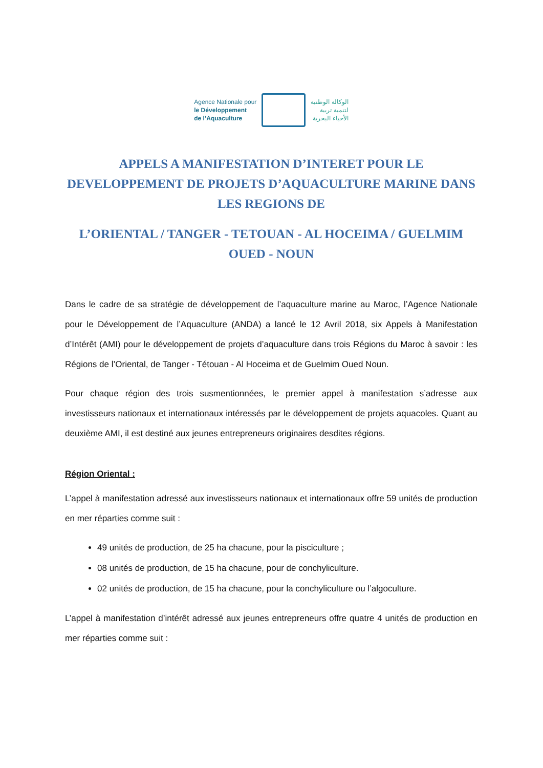Agence Nationale pour
le Développement
de l’Aquaculture
الوكالة الوطنية
لتنمية تربية
الأحياء البحرية
APPELS A MANIFESTATION D’INTERET POUR LE DEVELOPPEMENT DE PROJETS D’AQUACULTURE MARINE DANS LES REGIONS DE
L’ORIENTAL / TANGER - TETOUAN - AL HOCEIMA / GUELMIM OUED - NOUN
Dans le cadre de sa stratégie de développement de l’aquaculture marine au Maroc, l’Agence Nationale pour le Développement de l’Aquaculture (ANDA) a lancé le 12 Avril 2018, six Appels à Manifestation d’Intérêt (AMI) pour le développement de projets d’aquaculture dans trois Régions du Maroc à savoir : les Régions de l’Oriental, de Tanger - Tétouan - Al Hoceima et de Guelmim Oued Noun.
Pour chaque région des trois susmentionnées, le premier appel à manifestation s’adresse aux investisseurs nationaux et internationaux intéressés par le développement de projets aquacoles. Quant au deuxième AMI, il est destiné aux jeunes entrepreneurs originaires desdites régions.
Région Oriental :
L’appel à manifestation adressé aux investisseurs nationaux et internationaux offre 59 unités de production en mer réparties comme suit :
49 unités de production, de 25 ha chacune, pour la pisciculture ;
08 unités de production, de 15 ha chacune, pour de conchyliculture.
02 unités de production, de 15 ha chacune, pour la conchyliculture ou l’algoculture.
L’appel à manifestation d’intérêt adressé aux jeunes entrepreneurs offre quatre 4 unités de production en mer réparties comme suit :